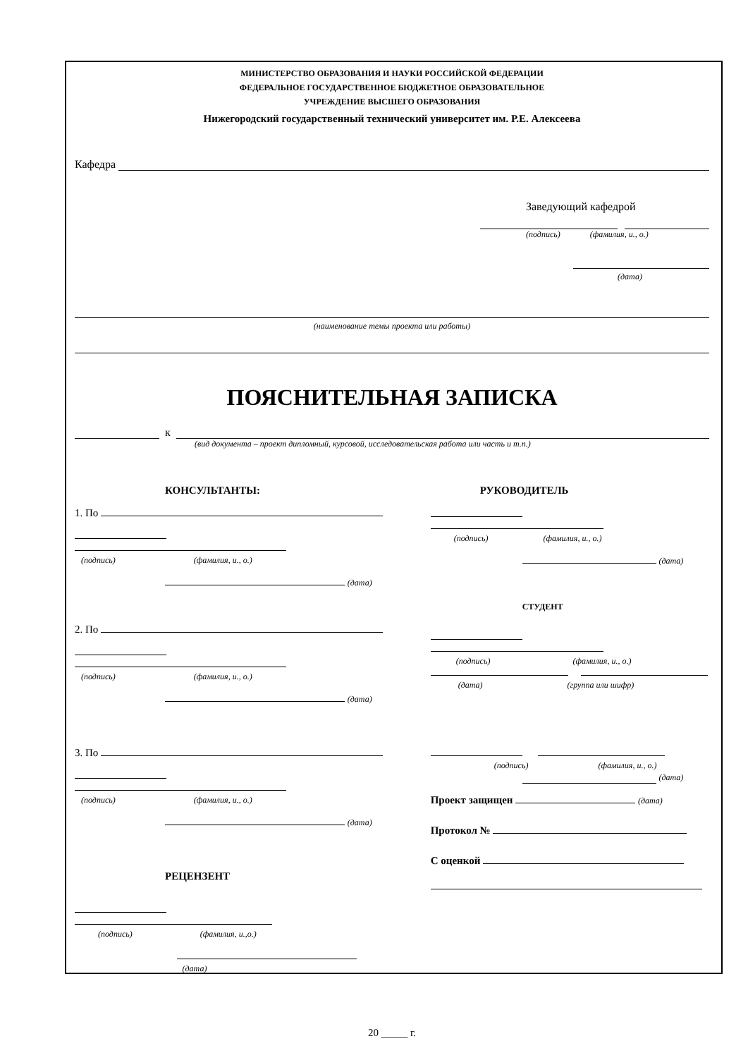МИНИСТЕРСТВО ОБРАЗОВАНИЯ И НАУКИ РОССИЙСКОЙ ФЕДЕРАЦИИ
ФЕДЕРАЛЬНОЕ ГОСУДАРСТВЕННОЕ БЮДЖЕТНОЕ ОБРАЗОВАТЕЛЬНОЕ
УЧРЕЖДЕНИЕ ВЫСШЕГО ОБРАЗОВАНИЯ
Нижегородский государственный технический университет им. Р.Е. Алексеева
Кафедра
Заведующий кафедрой
(подпись) (фамилия, и., о.)
(дата)
(наименование темы проекта или работы)
ПОЯСНИТЕЛЬНАЯ ЗАПИСКА
к
(вид документа – проект дипломный, курсовой, исследовательская работа или часть и т.п.)
КОНСУЛЬТАНТЫ:
1. По
(подпись) (фамилия, и., о.)
(дата)
2. По
(подпись) (фамилия, и., о.)
(дата)
3. По
(подпись) (фамилия, и., о.)
(дата)
РЕЦЕНЗЕНТ
(подпись) (фамилия, и.,о.)
(дата)
РУКОВОДИТЕЛЬ
(подпись) (фамилия, и., о.)
(дата)
СТУДЕНТ
(подпись) (фамилия, и., о.)
(дата) (группа или шифр)
(подпись) (фамилия, и., о.)
(дата)
Проект защищен (дата)
Протокол №
С оценкой
20 _____ г.